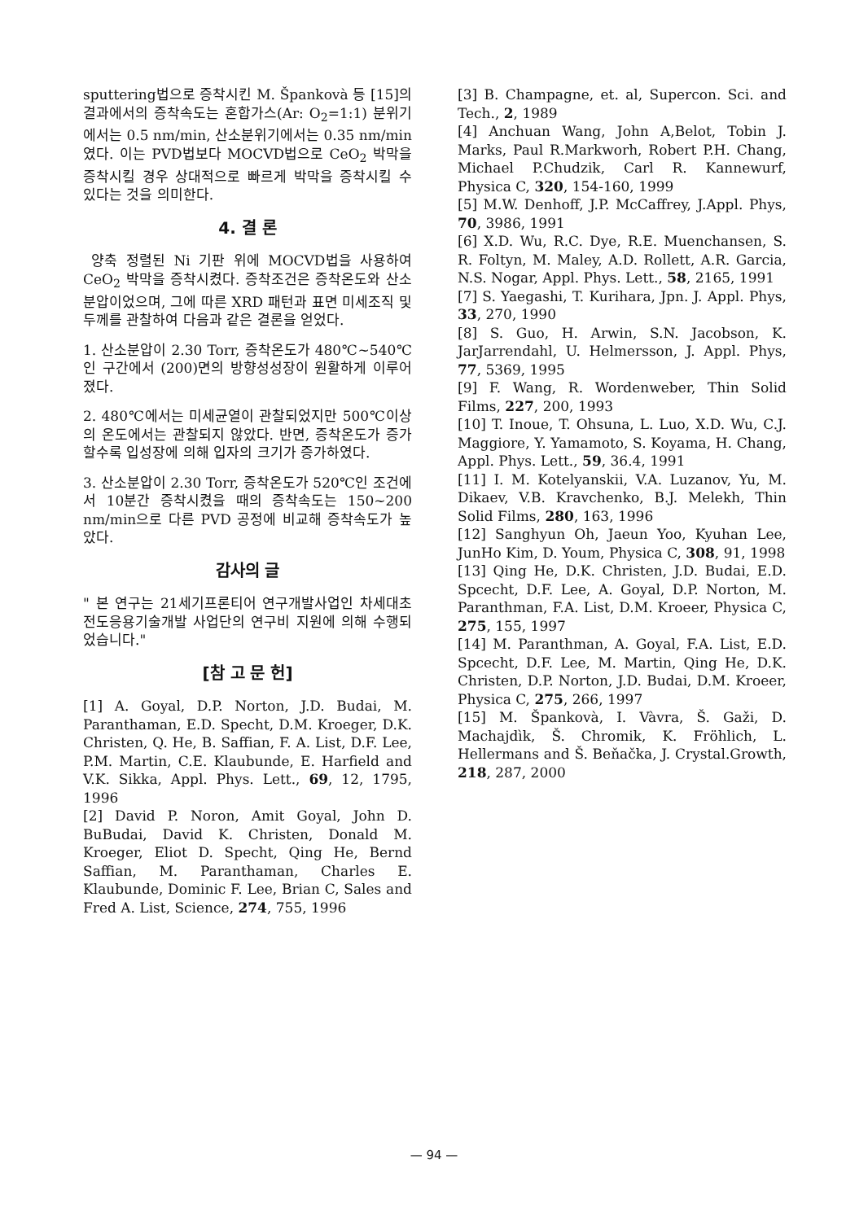sputtering법으로 증착시킨 M. Špankovà 등 [15]의 결과에서의 증착속도는 혼합가스(Ar: O<sub>2</sub>=1:1) 분위기에서는 0.5 nm/min, 산소분위기에서는 0.35 nm/min 였다. 이는 PVD법보다 MOCVD법으로 CeO<sub>2</sub> 박막을 증착시킬 경우 상대적으로 빠르게 박막을 증착시킬 수 있다는 것을 의미한다.
4. 결 론
양축 정렬된 Ni 기판 위에 MOCVD법을 사용하여 CeO<sub>2</sub> 박막을 증착시켰다. 증착조건은 증착온도와 산소분압이었으며, 그에 따른 XRD 패턴과 표면 미세조직 및 두께를 관찰하여 다음과 같은 결론을 얻었다.
1. 산소분압이 2.30 Torr, 증착온도가 480℃~540℃인 구간에서 (200)면의 방향성성장이 원활하게 이루어졌다.
2. 480℃에서는 미세균열이 관찰되었지만 500℃이상의 온도에서는 관찰되지 않았다. 반면, 증착온도가 증가할수록 입성장에 의해 입자의 크기가 증가하였다.
3. 산소분압이 2.30 Torr, 증착온도가 520℃인 조건에서 10분간 증착시켰을 때의 증착속도는 150~200 nm/min으로 다른 PVD 공정에 비교해 증착속도가 높았다.
감사의 글
" 본 연구는 21세기프론티어 연구개발사업인 차세대초전도응용기술개발 사업단의 연구비 지원에 의해 수행되었습니다."
[참 고 문 헌]
[1] A. Goyal, D.P. Norton, J.D. Budai, M. Paranthaman, E.D. Specht, D.M. Kroeger, D.K. Christen, Q. He, B. Saffian, F. A. List, D.F. Lee, P.M. Martin, C.E. Klaubunde, E. Harfield and V.K. Sikka, Appl. Phys. Lett., 69, 12, 1795, 1996
[2] David P. Noron, Amit Goyal, John D. BuBudai, David K. Christen, Donald M. Kroeger, Eliot D. Specht, Qing He, Bernd Saffian, M. Paranthaman, Charles E. Klaubunde, Dominic F. Lee, Brian C, Sales and Fred A. List, Science, 274, 755, 1996
[3] B. Champagne, et. al, Supercon. Sci. and Tech., 2, 1989
[4] Anchuan Wang, John A,Belot, Tobin J. Marks, Paul R.Markworh, Robert P.H. Chang, Michael P.Chudzik, Carl R. Kannewurf, Physica C, 320, 154-160, 1999
[5] M.W. Denhoff, J.P. McCaffrey, J.Appl. Phys, 70, 3986, 1991
[6] X.D. Wu, R.C. Dye, R.E. Muenchansen, S. R. Foltyn, M. Maley, A.D. Rollett, A.R. Garcia, N.S. Nogar, Appl. Phys. Lett., 58, 2165, 1991
[7] S. Yaegashi, T. Kurihara, Jpn. J. Appl. Phys, 33, 270, 1990
[8] S. Guo, H. Arwin, S.N. Jacobson, K. JarJarrendahl, U. Helmersson, J. Appl. Phys, 77, 5369, 1995
[9] F. Wang, R. Wordenweber, Thin Solid Films, 227, 200, 1993
[10] T. Inoue, T. Ohsuna, L. Luo, X.D. Wu, C.J. Maggiore, Y. Yamamoto, S. Koyama, H. Chang, Appl. Phys. Lett., 59, 36.4, 1991
[11] I. M. Kotelyanskii, V.A. Luzanov, Yu, M. Dikaev, V.B. Kravchenko, B.J. Melekh, Thin Solid Films, 280, 163, 1996
[12] Sanghyun Oh, Jaeun Yoo, Kyuhan Lee, JunHo Kim, D. Youm, Physica C, 308, 91, 1998
[13] Qing He, D.K. Christen, J.D. Budai, E.D. Spcecht, D.F. Lee, A. Goyal, D.P. Norton, M. Paranthman, F.A. List, D.M. Kroeer, Physica C, 275, 155, 1997
[14] M. Paranthman, A. Goyal, F.A. List, E.D. Spcecht, D.F. Lee, M. Martin, Qing He, D.K. Christen, D.P. Norton, J.D. Budai, D.M. Kroeer, Physica C, 275, 266, 1997
[15] M. Špankovà, I. Vàvra, Š. Gaži, D. Machajdìk, Š. Chromik, K. Fröhlich, L. Hellermans and Š. Beňačka, J. Crystal.Growth, 218, 287, 2000
— 94 —